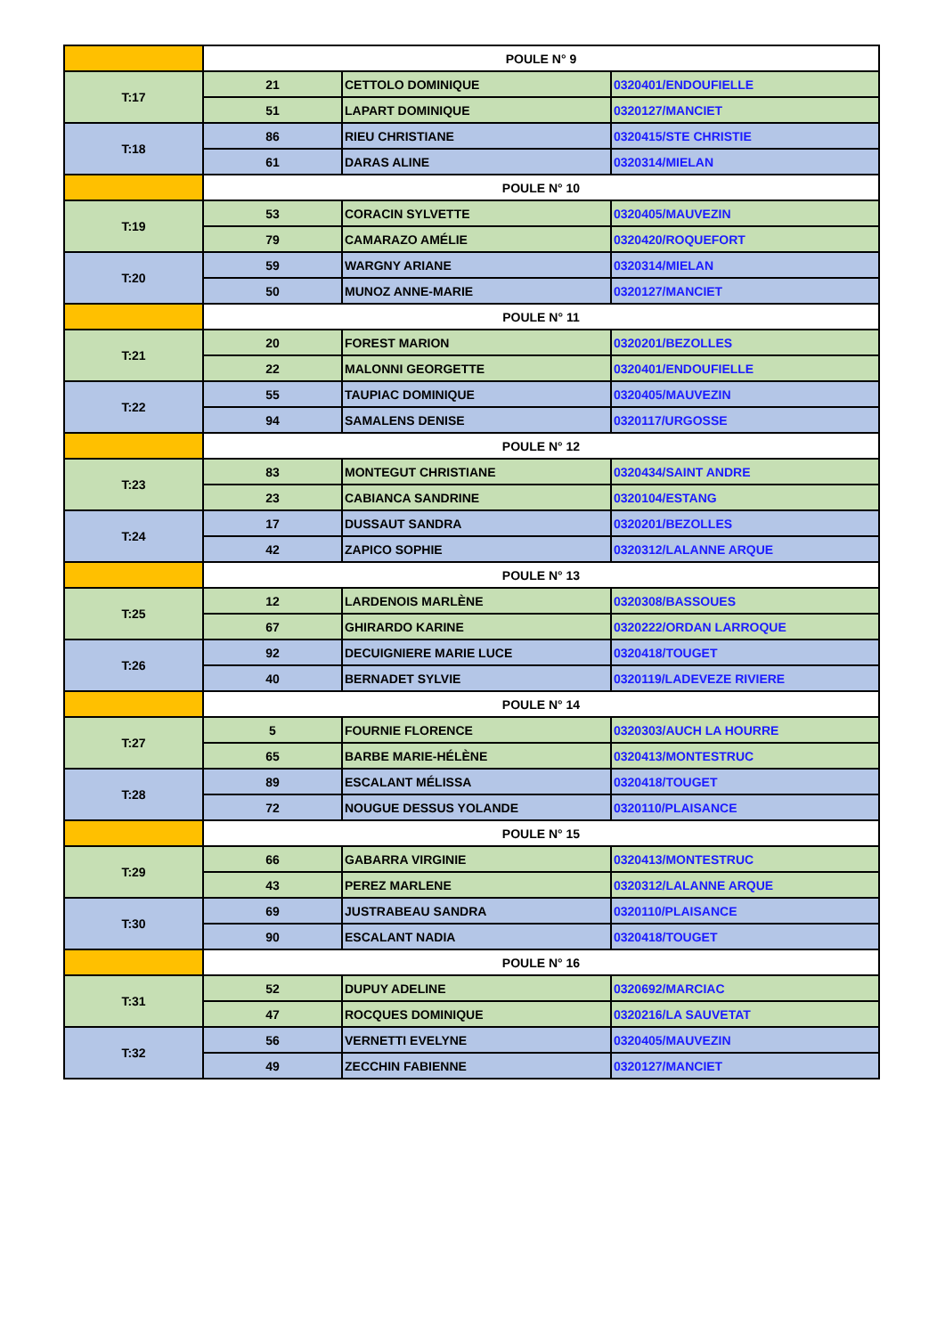| | POULE N° 9 | | |
| T:17 | 21 | CETTOLO DOMINIQUE | 0320401/ENDOUFIELLE |
| | 51 | LAPART DOMINIQUE | 0320127/MANCIET |
| T:18 | 86 | RIEU CHRISTIANE | 0320415/STE CHRISTIE |
| | 61 | DARAS ALINE | 0320314/MIELAN |
| | POULE N° 10 | | |
| T:19 | 53 | CORACIN SYLVETTE | 0320405/MAUVEZIN |
| | 79 | CAMARAZO AMÉLIE | 0320420/ROQUEFORT |
| T:20 | 59 | WARGNY ARIANE | 0320314/MIELAN |
| | 50 | MUNOZ ANNE-MARIE | 0320127/MANCIET |
| | POULE N° 11 | | |
| T:21 | 20 | FOREST MARION | 0320201/BEZOLLES |
| | 22 | MALONNI GEORGETTE | 0320401/ENDOUFIELLE |
| T:22 | 55 | TAUPIAC DOMINIQUE | 0320405/MAUVEZIN |
| | 94 | SAMALENS DENISE | 0320117/URGOSSE |
| | POULE N° 12 | | |
| T:23 | 83 | MONTEGUT CHRISTIANE | 0320434/SAINT ANDRE |
| | 23 | CABIANCA SANDRINE | 0320104/ESTANG |
| T:24 | 17 | DUSSAUT SANDRA | 0320201/BEZOLLES |
| | 42 | ZAPICO SOPHIE | 0320312/LALANNE ARQUE |
| | POULE N° 13 | | |
| T:25 | 12 | LARDENOIS MARLÈNE | 0320308/BASSOUES |
| | 67 | GHIRARDO KARINE | 0320222/ORDAN LARROQUE |
| T:26 | 92 | DECUIGNIERE MARIE LUCE | 0320418/TOUGET |
| | 40 | BERNADET SYLVIE | 0320119/LADEVEZE RIVIERE |
| | POULE N° 14 | | |
| T:27 | 5 | FOURNIE FLORENCE | 0320303/AUCH LA HOURRE |
| | 65 | BARBE MARIE-HÉLÈNE | 0320413/MONTESTRUC |
| T:28 | 89 | ESCALANT MÉLISSA | 0320418/TOUGET |
| | 72 | NOUGUE DESSUS YOLANDE | 0320110/PLAISANCE |
| | POULE N° 15 | | |
| T:29 | 66 | GABARRA VIRGINIE | 0320413/MONTESTRUC |
| | 43 | PEREZ MARLENE | 0320312/LALANNE ARQUE |
| T:30 | 69 | JUSTRABEAU SANDRA | 0320110/PLAISANCE |
| | 90 | ESCALANT NADIA | 0320418/TOUGET |
| | POULE N° 16 | | |
| T:31 | 52 | DUPUY ADELINE | 0320692/MARCIAC |
| | 47 | ROCQUES DOMINIQUE | 0320216/LA SAUVETAT |
| T:32 | 56 | VERNETTI EVELYNE | 0320405/MAUVEZIN |
| | 49 | ZECCHIN FABIENNE | 0320127/MANCIET |